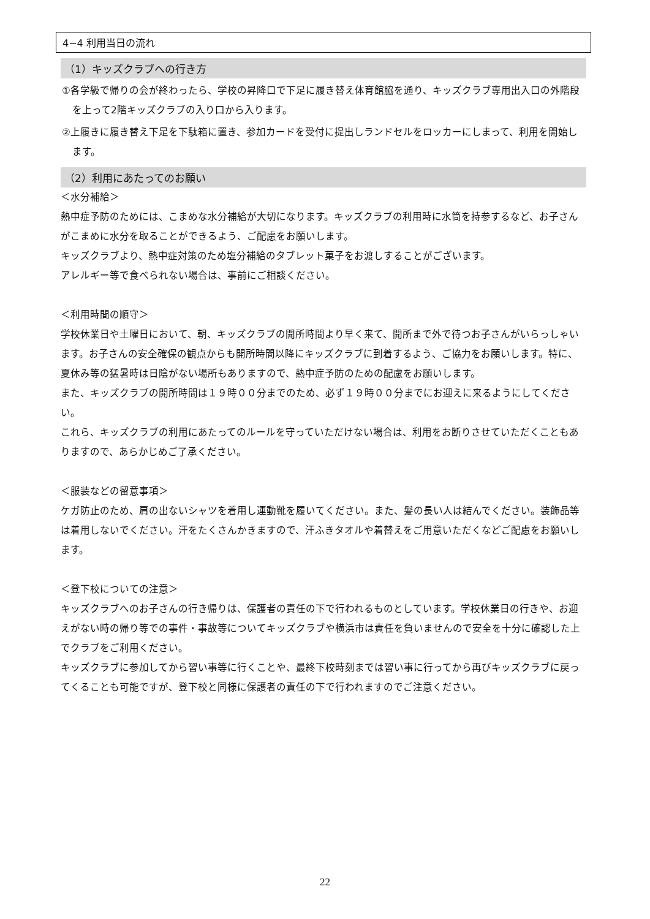4−4 利用当日の流れ
（1）キッズクラブへの行き方
①各学級で帰りの会が終わったら、学校の昇降口で下足に履き替え体育館脇を通り、キッズクラブ専用出入口の外階段を上って2階キッズクラブの入り口から入ります。
②上履きに履き替え下足を下駄箱に置き、参加カードを受付に提出しランドセルをロッカーにしまって、利用を開始します。
（2）利用にあたってのお願い
＜水分補給＞
熱中症予防のためには、こまめな水分補給が大切になります。キッズクラブの利用時に水筒を持参するなど、お子さんがこまめに水分を取ることができるよう、ご配慮をお願いします。
キッズクラブより、熱中症対策のため塩分補給のタブレット菓子をお渡しすることがございます。
アレルギー等で食べられない場合は、事前にご相談ください。
＜利用時間の順守＞
学校休業日や土曜日において、朝、キッズクラブの開所時間より早く来て、開所まで外で待つお子さんがいらっしゃいます。お子さんの安全確保の観点からも開所時間以降にキッズクラブに到着するよう、ご協力をお願いします。特に、夏休み等の猛暑時は日陰がない場所もありますので、熱中症予防のための配慮をお願いします。
また、キッズクラブの開所時間は１９時００分までのため、必ず１９時００分までにお迎えに来るようにしてください。
これら、キッズクラブの利用にあたってのルールを守っていただけない場合は、利用をお断りさせていただくこともありますので、あらかじめご了承ください。
＜服装などの留意事項＞
ケガ防止のため、肩の出ないシャツを着用し運動靴を履いてください。また、髪の長い人は結んでください。装飾品等は着用しないでください。汗をたくさんかきますので、汗ふきタオルや着替えをご用意いただくなどご配慮をお願いします。
＜登下校についての注意＞
キッズクラブへのお子さんの行き帰りは、保護者の責任の下で行われるものとしています。学校休業日の行きや、お迎えがない時の帰り等での事件・事故等についてキッズクラブや横浜市は責任を負いませんので安全を十分に確認した上でクラブをご利用ください。
キッズクラブに参加してから習い事等に行くことや、最終下校時刻までは習い事に行ってから再びキッズクラブに戻ってくることも可能ですが、登下校と同様に保護者の責任の下で行われますのでご注意ください。
22